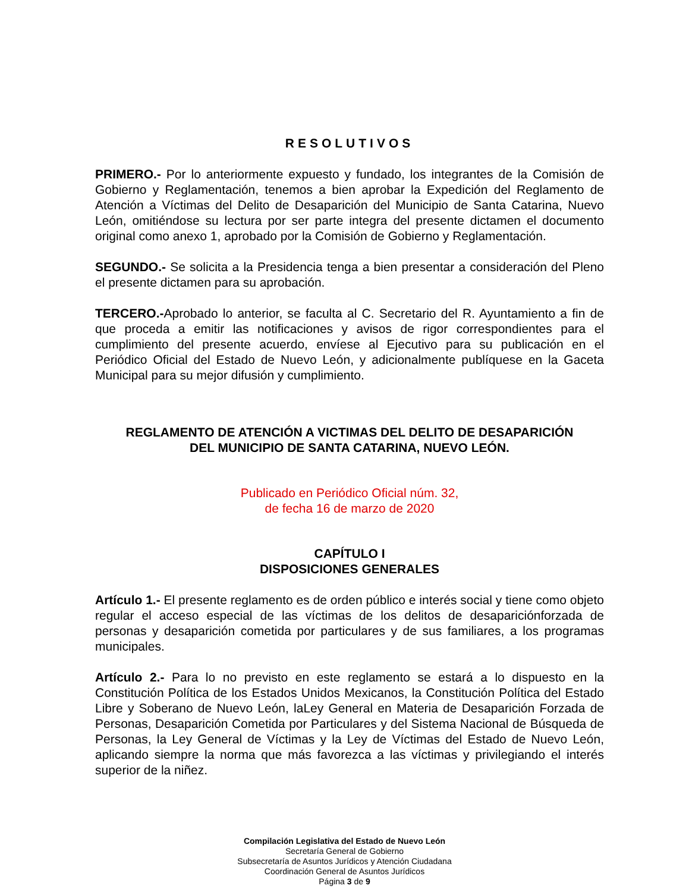RESOLUTIVOS
PRIMERO.- Por lo anteriormente expuesto y fundado, los integrantes de la Comisión de Gobierno y Reglamentación, tenemos a bien aprobar la Expedición del Reglamento de Atención a Víctimas del Delito de Desaparición del Municipio de Santa Catarina, Nuevo León, omitiéndose su lectura por ser parte integra del presente dictamen el documento original como anexo 1, aprobado por la Comisión de Gobierno y Reglamentación.
SEGUNDO.- Se solicita a la Presidencia tenga a bien presentar a consideración del Pleno el presente dictamen para su aprobación.
TERCERO.-Aprobado lo anterior, se faculta al C. Secretario del R. Ayuntamiento a fin de que proceda a emitir las notificaciones y avisos de rigor correspondientes para el cumplimiento del presente acuerdo, envíese al Ejecutivo para su publicación en el Periódico Oficial del Estado de Nuevo León, y adicionalmente publíquese en la Gaceta Municipal para su mejor difusión y cumplimiento.
REGLAMENTO DE ATENCIÓN A VICTIMAS DEL DELITO DE DESAPARICIÓN
DEL MUNICIPIO DE SANTA CATARINA, NUEVO LEÓN.
Publicado en Periódico Oficial núm. 32,
de fecha 16 de marzo de 2020
CAPÍTULO I
DISPOSICIONES GENERALES
Artículo 1.- El presente reglamento es de orden público e interés social y tiene como objeto regular el acceso especial de las víctimas de los delitos de desapariciónforzada de personas y desaparición cometida por particulares y de sus familiares, a los programas municipales.
Artículo 2.- Para lo no previsto en este reglamento se estará a lo dispuesto en la Constitución Política de los Estados Unidos Mexicanos, la Constitución Política del Estado Libre y Soberano de Nuevo León, laLey General en Materia de Desaparición Forzada de Personas, Desaparición Cometida por Particulares y del Sistema Nacional de Búsqueda de Personas, la Ley General de Víctimas y la Ley de Víctimas del Estado de Nuevo León, aplicando siempre la norma que más favorezca a las víctimas y privilegiando el interés superior de la niñez.
Compilación Legislativa del Estado de Nuevo León
Secretaría General de Gobierno
Subsecretaría de Asuntos Jurídicos y Atención Ciudadana
Coordinación General de Asuntos Jurídicos
Página 3 de 9